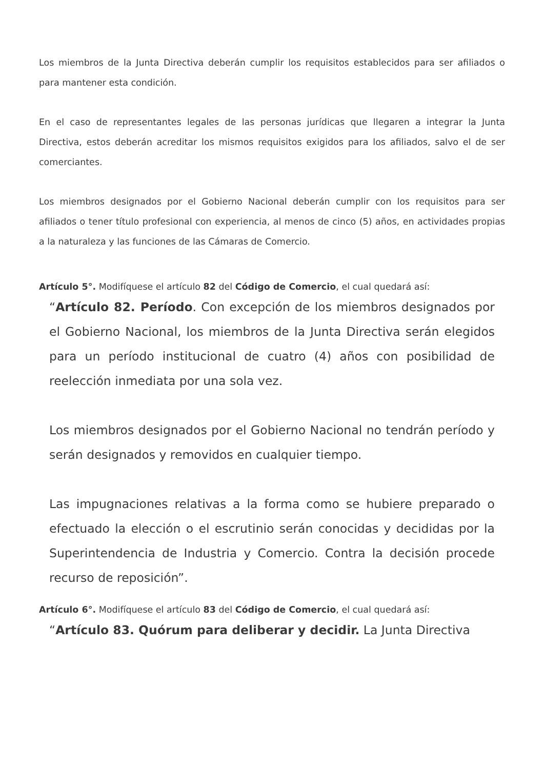Los miembros de la Junta Directiva deberán cumplir los requisitos establecidos para ser afiliados o para mantener esta condición.
En el caso de representantes legales de las personas jurídicas que llegaren a integrar la Junta Directiva, estos deberán acreditar los mismos requisitos exigidos para los afiliados, salvo el de ser comerciantes.
Los miembros designados por el Gobierno Nacional deberán cumplir con los requisitos para ser afiliados o tener título profesional con experiencia, al menos de cinco (5) años, en actividades propias a la naturaleza y las funciones de las Cámaras de Comercio.
Artículo 5°. Modifíquese el artículo 82 del Código de Comercio, el cual quedará así:
“Artículo 82. Período. Con excepción de los miembros designados por el Gobierno Nacional, los miembros de la Junta Directiva serán elegidos para un período institucional de cuatro (4) años con posibilidad de reelección inmediata por una sola vez.
Los miembros designados por el Gobierno Nacional no tendrán período y serán designados y removidos en cualquier tiempo.
Las impugnaciones relativas a la forma como se hubiere preparado o efectuado la elección o el escrutinio serán conocidas y decididas por la Superintendencia de Industria y Comercio. Contra la decisión procede recurso de reposición”.
Artículo 6°. Modifíquese el artículo 83 del Código de Comercio, el cual quedará así:
“Artículo 83. Quórum para deliberar y decidir. La Junta Directiva